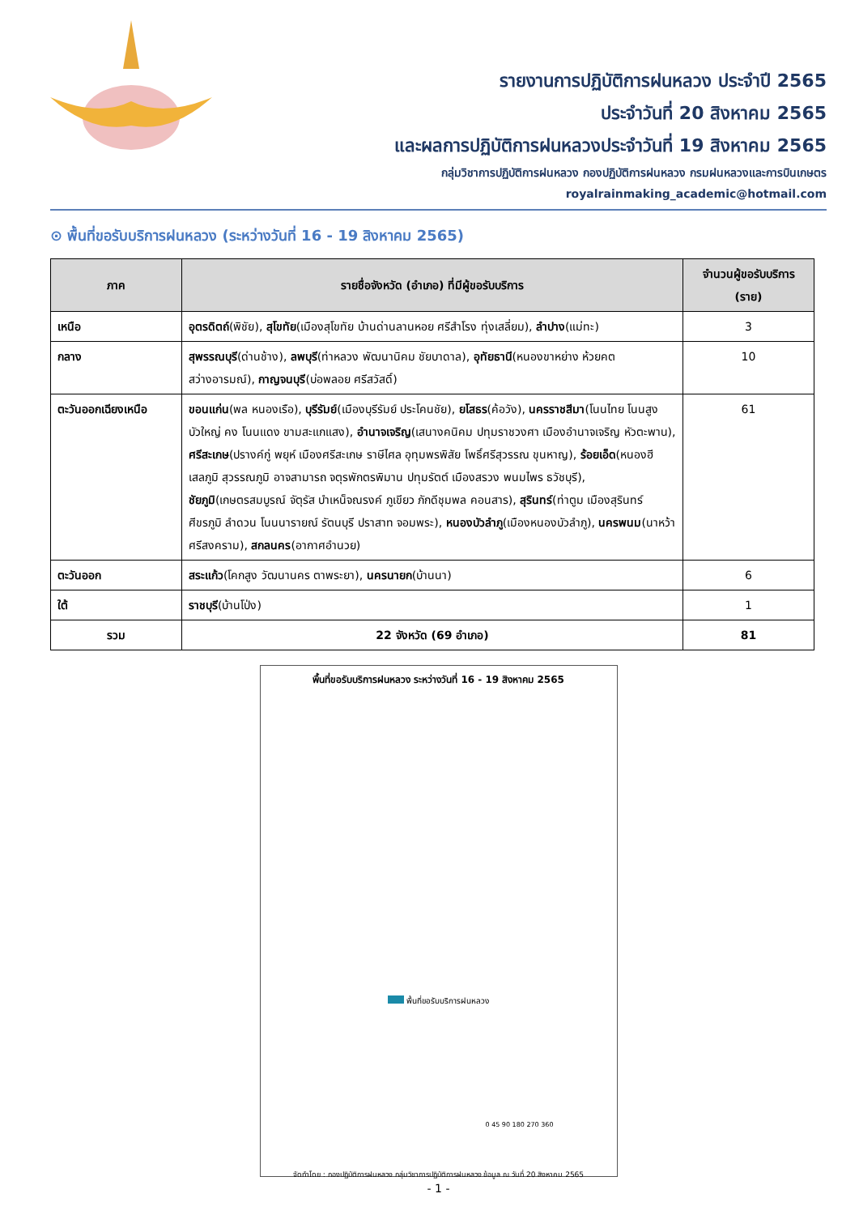รายงานการปฏิบัติการฝนหลวง ประจำปี 2565
ประจำวันที่ 20 สิงหาคม 2565
และผลการปฏิบัติการฝนหลวงประจำวันที่ 19 สิงหาคม 2565
กลุ่มวิชาการปฏิบัติการฝนหลวง กองปฏิบัติการฝนหลวง กรมฝนหลวงและการบินเกษตร
royalrainmaking_academic@hotmail.com
⊙ พื้นที่ขอรับบริการฝนหลวง (ระหว่างวันที่ 16 - 19 สิงหาคม 2565)
| ภาค | รายชื่อจังหวัด (อำเภอ) ที่มีผู้ขอรับบริการ | จำนวนผู้ขอรับบริการ (ราย) |
| --- | --- | --- |
| เหนือ | อุตรดิตถ์ (พิชัย), สุโขทัย (เมืองสุโขทัย บ้านด่านลานหอย ศรีสำโรง ทุ่งเสลี่ยม), ลำปาง (แม่ทะ) | 3 |
| กลาง | สุพรรณบุรี (ด่านช้าง), ลพบุรี (ท่าหลวง พัฒนานิคม ชัยบาดาล), อุทัยธานี (หนองขาหย่าง ห้วยคต สว่างอารมณ์), กาญจนบุรี (บ่อพลอย ศรีสวัสดิ์) | 10 |
| ตะวันออกเฉียงเหนือ | ขอนแก่น (พล หนองเรือ), บุรีรัมย์ (เมืองบุรีรัมย์ ประโคนชัย), ยโสธร (ค้อวัง), นครราชสีมา (โนนไทย โนนสูง บัวใหญ่ คง โนนแดง ขามสะแกแสง), อำนาจเจริญ (เสนางคนิคม ปทุมราชวงศา เมืองอำนาจเจริญ หัวตะพาน), ศรีสะเกษ (ปรางค์กู่ พยุห์ เมืองศรีสะเกษ ราษีไศล อุทุมพรพิสัย โพธิ์ศรีสุวรรณ ขุนหาญ), ร้อยเอ็ด (หนองฮี เสลภูมิ สุวรรณภูมิ อาจสามารถ จตุรพักตรพิมาน ปทุมรัตต์ เมืองสรวง พนมไพร ธวัชบุรี), ชัยภูมิ (เกษตรสมบูรณ์ จัตุรัส บำเหน็จณรงค์ ภูเขียว ภักดีชุมพล คอนสาร), สุรินทร์ (ท่าตูม เมืองสุรินทร์ ศีขรภูมิ ลำดวน โนนนารายณ์ รัตนบุรี ปราสาท จอมพระ), หนองบัวลำภู (เมืองหนองบัวลำภู), นครพนม (นาหว้า ศรีสงคราม), สกลนคร (อากาศอำนวย) | 61 |
| ตะวันออก | สระแก้ว (โคกสูง วัฒนานคร ตาพระยา), นครนายก (บ้านนา) | 6 |
| ใต้ | ราชบุรี (บ้านโป่ง) | 1 |
| รวม | 22 จังหวัด (69 อำเภอ) | 81 |
พื้นที่ขอรับบริการฝนหลวง ระหว่างวันที่ 16 - 19 สิงหาคม 2565
พื้นที่ขอรับบริการฝนหลวง
0 45 90 180 270 360
จัดทำโดย : กองปฏิบัติการฝนหลวง กลุ่มวิชาการปฏิบัติการฝนหลวง ข้อมูล ณ วันที่ 20 สิงหาคม 2565
- 1 -